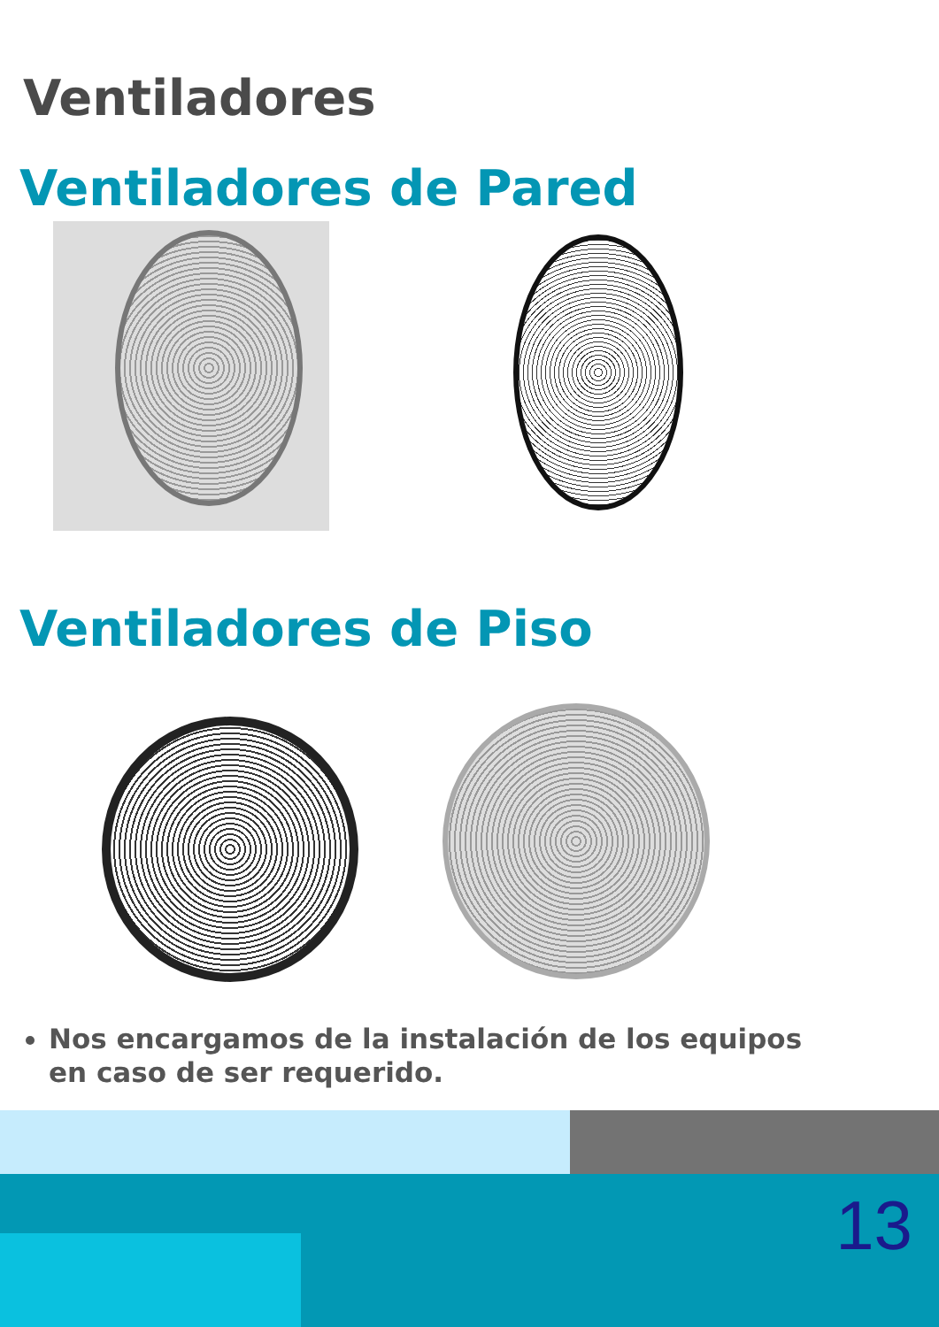Ventiladores
Ventiladores de Pared
Ventiladores de Piso
Nos encargamos de la instalación de los equipos en caso de ser requerido.
13